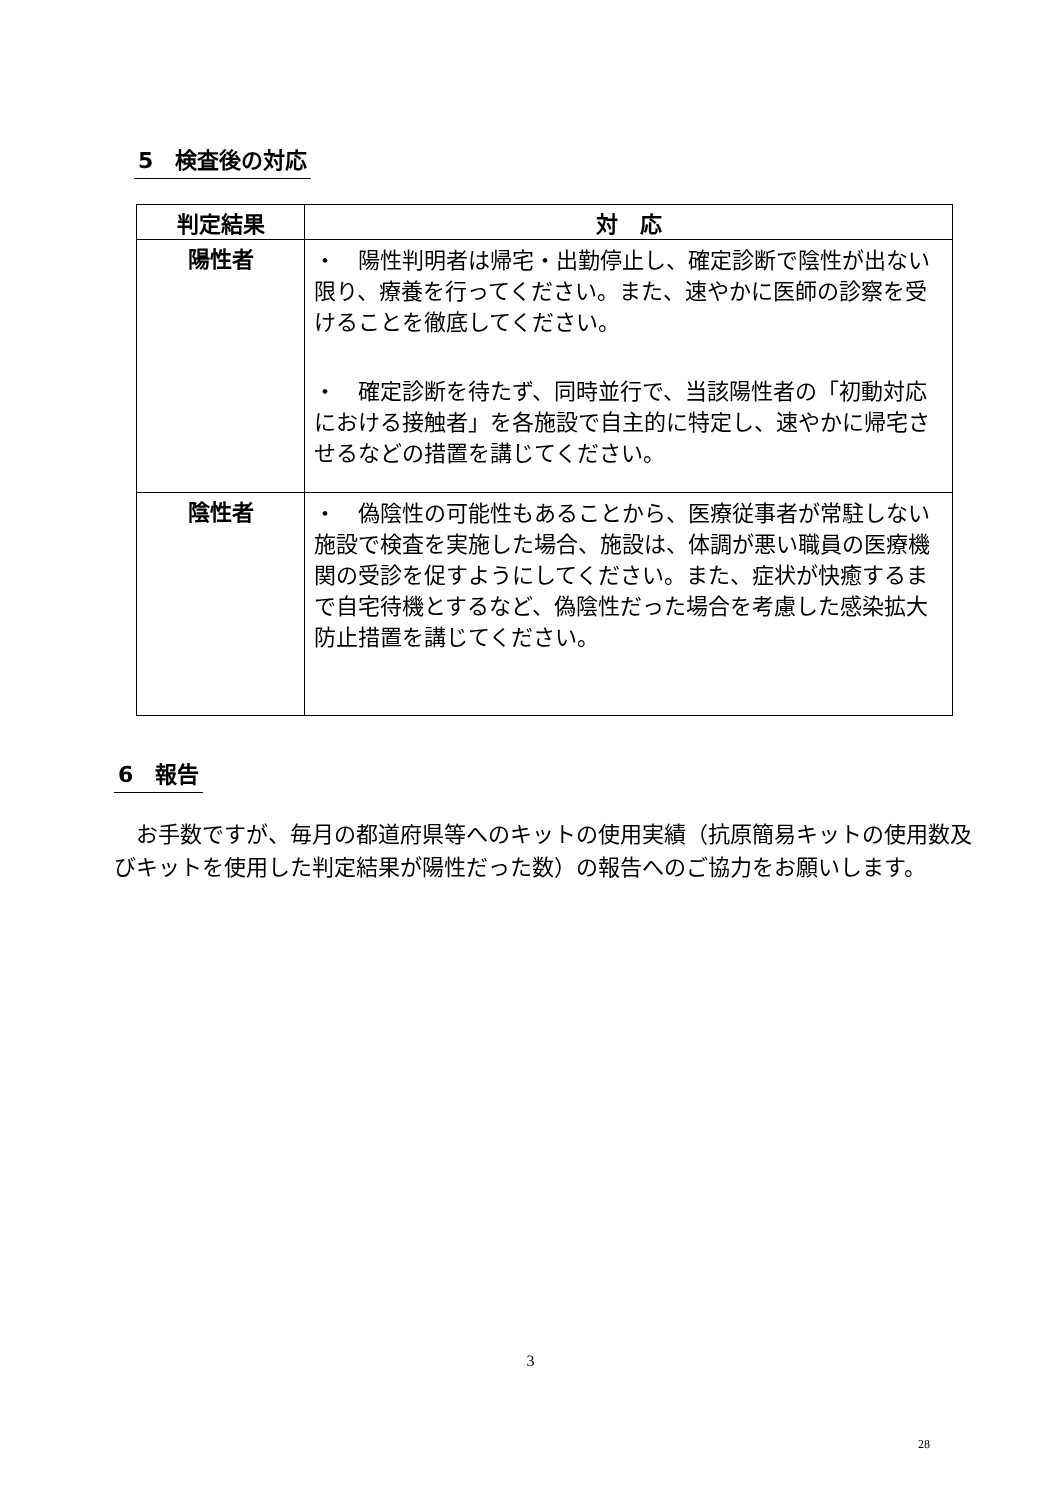5　検査後の対応
| 判定結果 | 対 応 |
| --- | --- |
| 陽性者 | ・ 陽性判明者は帰宅・出勤停止し、確定診断で陰性が出ない限り、療養を行ってください。また、速やかに医師の診察を受けることを徹底してください。 ・ 確定診断を待たず、同時並行で、当該陽性者の「初動対応における接触者」を各施設で自主的に特定し、速やかに帰宅させるなどの措置を講じてください。 |
| 陰性者 | ・ 偽陰性の可能性もあることから、医療従事者が常駐しない施設で検査を実施した場合、施設は、体調が悪い職員の医療機関の受診を促すようにしてください。また、症状が快癒するまで自宅待機とするなど、偽陰性だった場合を考慮した感染拡大防止措置を講じてください。 |
6　報告
　お手数ですが、毎月の都道府県等へのキットの使用実績（抗原簡易キットの使用数及びキットを使用した判定結果が陽性だった数）の報告へのご協力をお願いします。
3
28